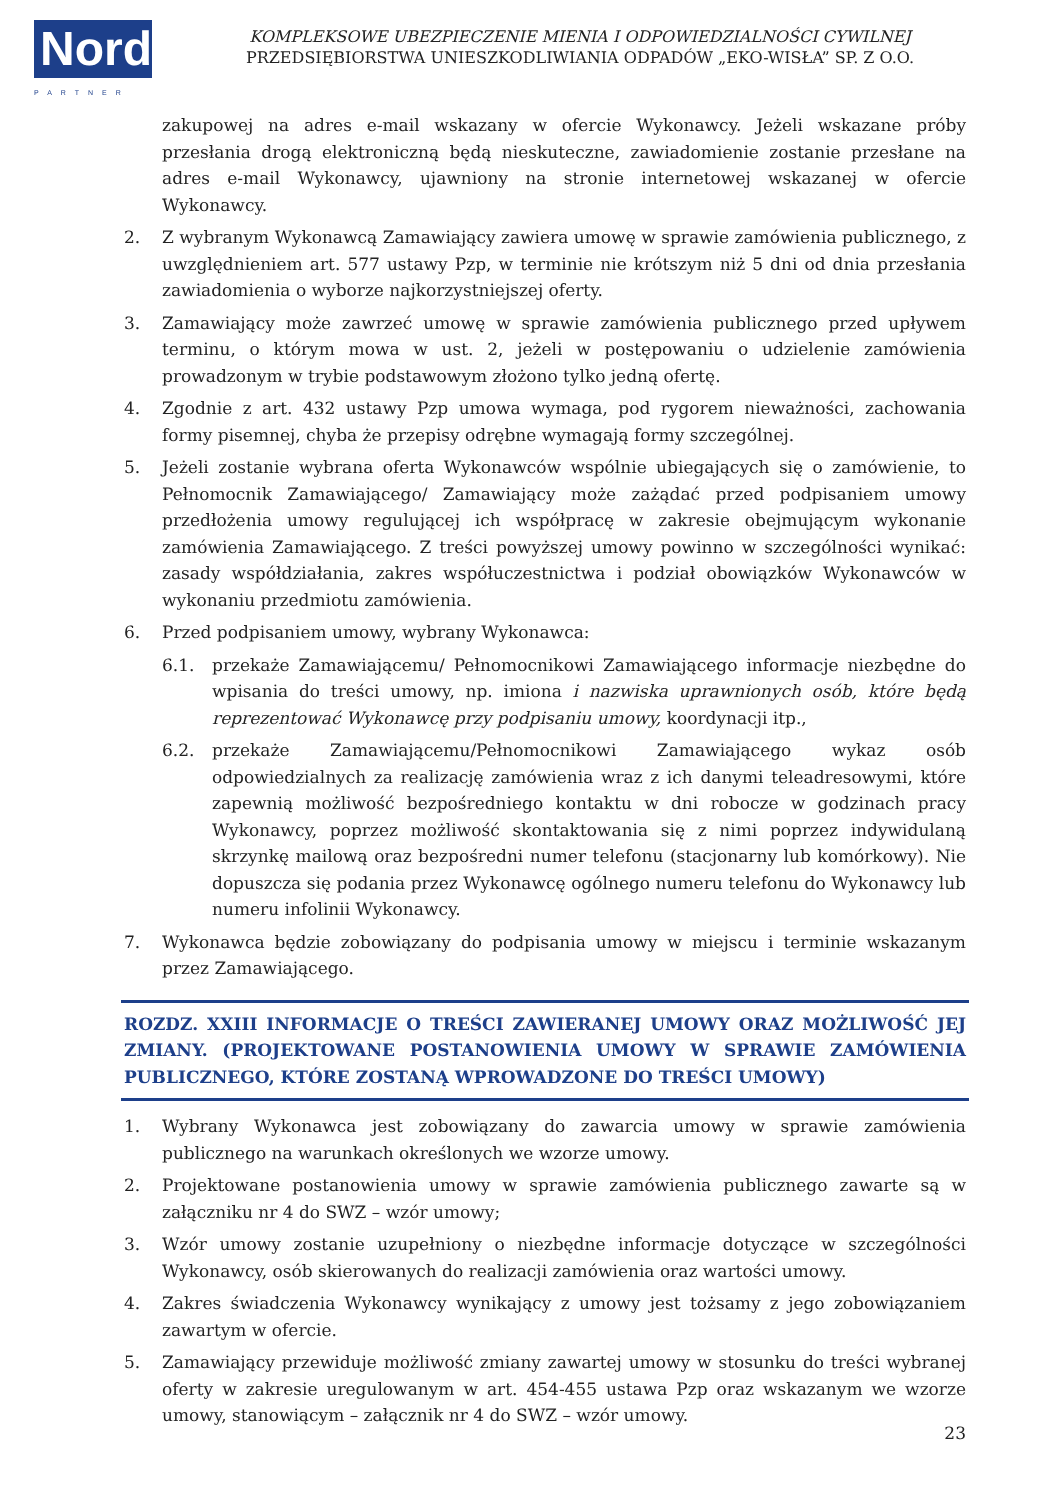Nord
PARTNER
KOMPLEKSOWE UBEZPIECZENIE MIENIA I ODPOWIEDZIALNOŚCI CYWILNEJ
PRZEDSIĘBIORSTWA UNIESZKODLIWIANIA ODPADÓW „EKO-WISŁA” SP. Z O.O.
zakupowej na adres e-mail wskazany w ofercie Wykonawcy. Jeżeli wskazane próby przesłania drogą elektroniczną będą nieskuteczne, zawiadomienie zostanie przesłane na adres e-mail Wykonawcy, ujawniony na stronie internetowej wskazanej w ofercie Wykonawcy.
2. Z wybranym Wykonawcą Zamawiający zawiera umowę w sprawie zamówienia publicznego, z uwzględnieniem art. 577 ustawy Pzp, w terminie nie krótszym niż 5 dni od dnia przesłania zawiadomienia o wyborze najkorzystniejszej oferty.
3. Zamawiający może zawrzeć umowę w sprawie zamówienia publicznego przed upływem terminu, o którym mowa w ust. 2, jeżeli w postępowaniu o udzielenie zamówienia prowadzonym w trybie podstawowym złożono tylko jedną ofertę.
4. Zgodnie z art. 432 ustawy Pzp umowa wymaga, pod rygorem nieważności, zachowania formy pisemnej, chyba że przepisy odrębne wymagają formy szczególnej.
5. Jeżeli zostanie wybrana oferta Wykonawców wspólnie ubiegających się o zamówienie, to Pełnomocnik Zamawiającego/ Zamawiający może zażądać przed podpisaniem umowy przedłożenia umowy regulującej ich współpracę w zakresie obejmującym wykonanie zamówienia Zamawiającego. Z treści powyższej umowy powinno w szczególności wynikać: zasady współdziałania, zakres współuczestnictwa i podział obowiązków Wykonawców w wykonaniu przedmiotu zamówienia.
6. Przed podpisaniem umowy, wybrany Wykonawca:
6.1. przekaże Zamawiającemu/ Pełnomocnikowi Zamawiającego informacje niezbędne do wpisania do treści umowy, np. imiona i nazwiska uprawnionych osób, które będą reprezentować Wykonawcę przy podpisaniu umowy, koordynacji itp.,
6.2. przekaże Zamawiającemu/Pełnomocnikowi Zamawiającego wykaz osób odpowiedzialnych za realizację zamówienia wraz z ich danymi teleadresowymi, które zapewnią możliwość bezpośredniego kontaktu w dni robocze w godzinach pracy Wykonawcy, poprzez możliwość skontaktowania się z nimi poprzez indywidulaną skrzynkę mailową oraz bezpośredni numer telefonu (stacjonarny lub komórkowy). Nie dopuszcza się podania przez Wykonawcę ogólnego numeru telefonu do Wykonawcy lub numeru infolinii Wykonawcy.
7. Wykonawca będzie zobowiązany do podpisania umowy w miejscu i terminie wskazanym przez Zamawiającego.
ROZDZ. XXIII INFORMACJE O TREŚCI ZAWIERANEJ UMOWY ORAZ MOŻLIWOŚĆ JEJ ZMIANY. (PROJEKTOWANE POSTANOWIENIA UMOWY W SPRAWIE ZAMÓWIENIA PUBLICZNEGO, KTÓRE ZOSTANĄ WPROWADZONE DO TREŚCI UMOWY)
1. Wybrany Wykonawca jest zobowiązany do zawarcia umowy w sprawie zamówienia publicznego na warunkach określonych we wzorze umowy.
2. Projektowane postanowienia umowy w sprawie zamówienia publicznego zawarte są w załączniku nr 4 do SWZ – wzór umowy;
3. Wzór umowy zostanie uzupełniony o niezbędne informacje dotyczące w szczególności Wykonawcy, osób skierowanych do realizacji zamówienia oraz wartości umowy.
4. Zakres świadczenia Wykonawcy wynikający z umowy jest tożsamy z jego zobowiązaniem zawartym w ofercie.
5. Zamawiający przewiduje możliwość zmiany zawartej umowy w stosunku do treści wybranej oferty w zakresie uregulowanym w art. 454-455 ustawa Pzp oraz wskazanym we wzorze umowy, stanowiącym – załącznik nr 4 do SWZ – wzór umowy.
23